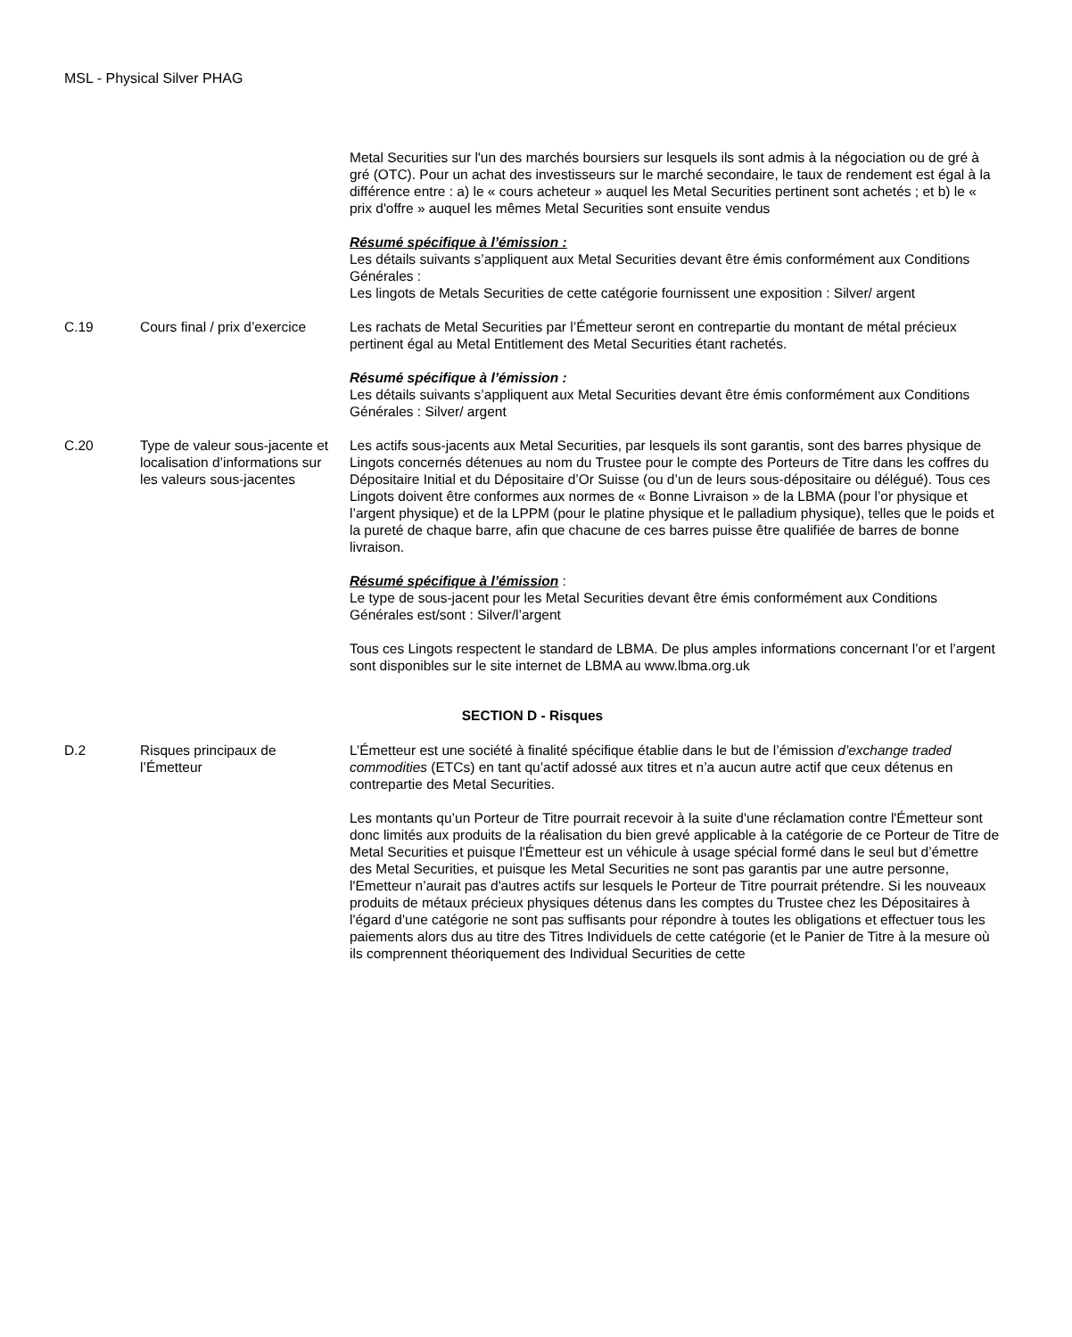MSL - Physical Silver PHAG
| | | Metal Securities sur l'un des marchés boursiers sur lesquels ils sont admis à la négociation ou de gré à gré (OTC). Pour un achat des investisseurs sur le marché secondaire, le taux de rendement est égal à la différence entre : a) le « cours acheteur » auquel les Metal Securities pertinent sont achetés ; et b) le « prix d'offre » auquel les mêmes Metal Securities sont ensuite vendus Résumé spécifique à l’émission : Les détails suivants s’appliquent aux Metal Securities devant être émis conformément aux Conditions Générales : Les lingots de Metals Securities de cette catégorie fournissent une exposition : Silver/ argent |
| C.19 | Cours final / prix d’exercice | Les rachats de Metal Securities par l’Émetteur seront en contrepartie du montant de métal précieux pertinent égal au Metal Entitlement des Metal Securities étant rachetés. Résumé spécifique à l’émission : Les détails suivants s’appliquent aux Metal Securities devant être émis conformément aux Conditions Générales : Silver/ argent |
| C.20 | Type de valeur sous-jacente et localisation d’informations sur les valeurs sous-jacentes | Les actifs sous-jacents aux Metal Securities, par lesquels ils sont garantis, sont des barres physique de Lingots concernés détenues au nom du Trustee pour le compte des Porteurs de Titre dans les coffres du Dépositaire Initial et du Dépositaire d’Or Suisse (ou d’un de leurs sous-dépositaire ou délégué). Tous ces Lingots doivent être conformes aux normes de « Bonne Livraison » de la LBMA (pour l’or physique et l’argent physique) et de la LPPM (pour le platine physique et le palladium physique), telles que le poids et la pureté de chaque barre, afin que chacune de ces barres puisse être qualifiée de barres de bonne livraison. Résumé spécifique à l’émission : Le type de sous-jacent pour les Metal Securities devant être émis conformément aux Conditions Générales est/sont : Silver/l’argent Tous ces Lingots respectent le standard de LBMA. De plus amples informations concernant l’or et l’argent sont disponibles sur le site internet de LBMA au www.lbma.org.uk |
| SECTION D - Risques | | |
| D.2 | Risques principaux de l’Émetteur | L’Émetteur est une société à finalité spécifique établie dans le but de l’émission d’exchange traded commodities (ETCs) en tant qu’actif adossé aux titres et n’a aucun autre actif que ceux détenus en contrepartie des Metal Securities. Les montants qu’un Porteur de Titre pourrait recevoir à la suite d'une réclamation contre l'Émetteur sont donc limités aux produits de la réalisation du bien grevé applicable à la catégorie de ce Porteur de Titre de Metal Securities et puisque l'Émetteur est un véhicule à usage spécial formé dans le seul but d’émettre des Metal Securities, et puisque les Metal Securities ne sont pas garantis par une autre personne, l'Emetteur n’aurait pas d'autres actifs sur lesquels le Porteur de Titre pourrait prétendre. Si les nouveaux produits de métaux précieux physiques détenus dans les comptes du Trustee chez les Dépositaires à l'égard d'une catégorie ne sont pas suffisants pour répondre à toutes les obligations et effectuer tous les paiements alors dus au titre des Titres Individuels de cette catégorie (et le Panier de Titre à la mesure où ils comprennent théoriquement des Individual Securities de cette |